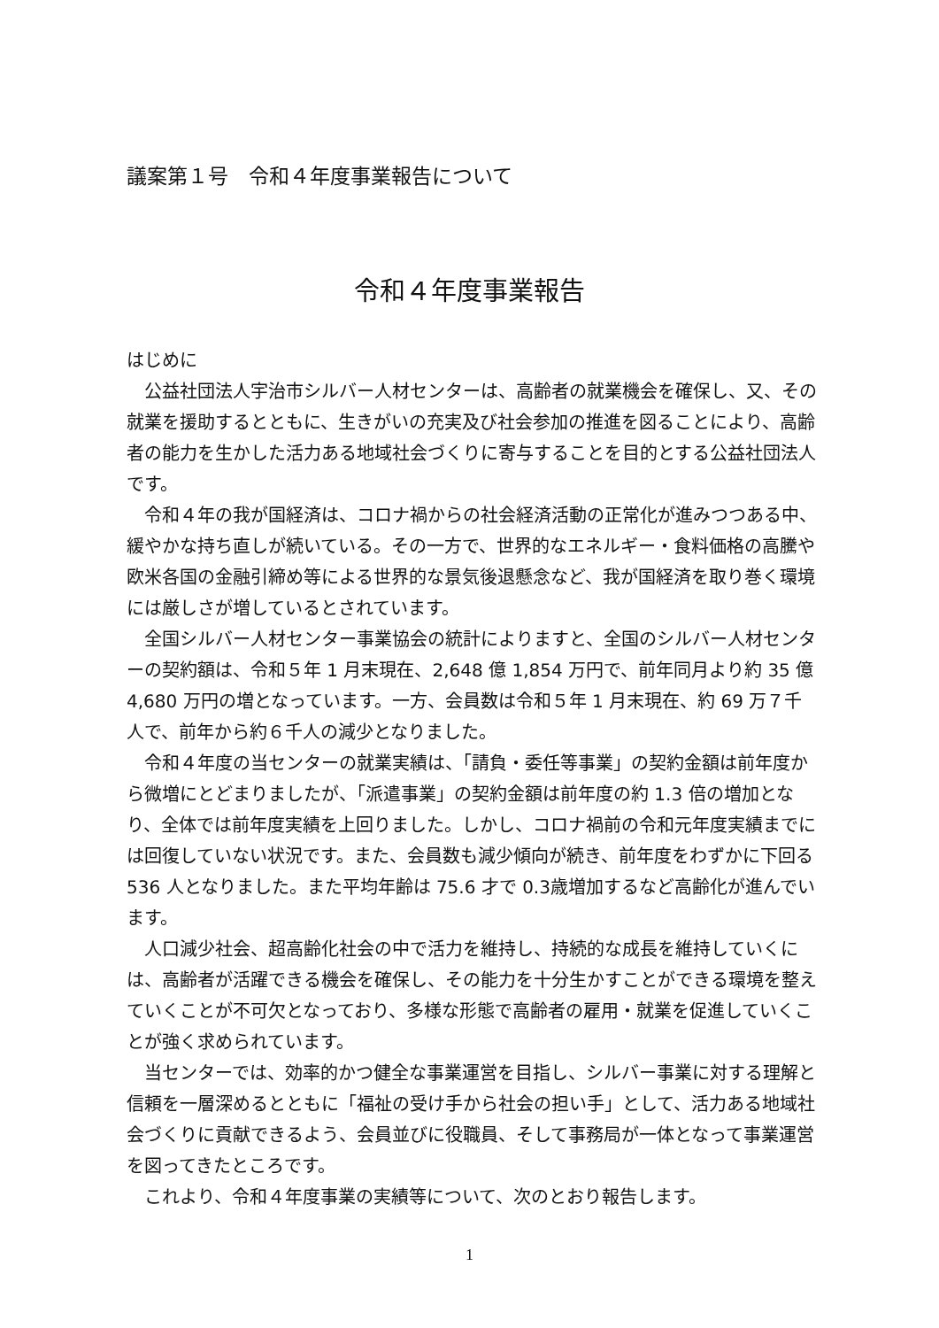議案第１号　令和４年度事業報告について
令和４年度事業報告
はじめに
公益社団法人宇治市シルバー人材センターは、高齢者の就業機会を確保し、又、その就業を援助するとともに、生きがいの充実及び社会参加の推進を図ることにより、高齢者の能力を生かした活力ある地域社会づくりに寄与することを目的とする公益社団法人です。
令和４年の我が国経済は、コロナ禍からの社会経済活動の正常化が進みつつある中、緩やかな持ち直しが続いている。その一方で、世界的なエネルギー・食料価格の高騰や欧米各国の金融引締め等による世界的な景気後退懸念など、我が国経済を取り巻く環境には厳しさが増しているとされています。
全国シルバー人材センター事業協会の統計によりますと、全国のシルバー人材センターの契約額は、令和５年 1 月末現在、2,648 億 1,854 万円で、前年同月より約 35 億 4,680 万円の増となっています。一方、会員数は令和５年 1 月末現在、約 69 万７千人で、前年から約６千人の減少となりました。
令和４年度の当センターの就業実績は、「請負・委任等事業」の契約金額は前年度から微増にとどまりましたが、「派遣事業」の契約金額は前年度の約 1.3 倍の増加となり、全体では前年度実績を上回りました。しかし、コロナ禍前の令和元年度実績までには回復していない状況です。また、会員数も減少傾向が続き、前年度をわずかに下回る 536 人となりました。また平均年齢は 75.6 才で 0.3歳増加するなど高齢化が進んでいます。
人口減少社会、超高齢化社会の中で活力を維持し、持続的な成長を維持していくには、高齢者が活躍できる機会を確保し、その能力を十分生かすことができる環境を整えていくことが不可欠となっており、多様な形態で高齢者の雇用・就業を促進していくことが強く求められています。
当センターでは、効率的かつ健全な事業運営を目指し、シルバー事業に対する理解と信頼を一層深めるとともに「福祉の受け手から社会の担い手」として、活力ある地域社会づくりに貢献できるよう、会員並びに役職員、そして事務局が一体となって事業運営を図ってきたところです。
これより、令和４年度事業の実績等について、次のとおり報告します。
1